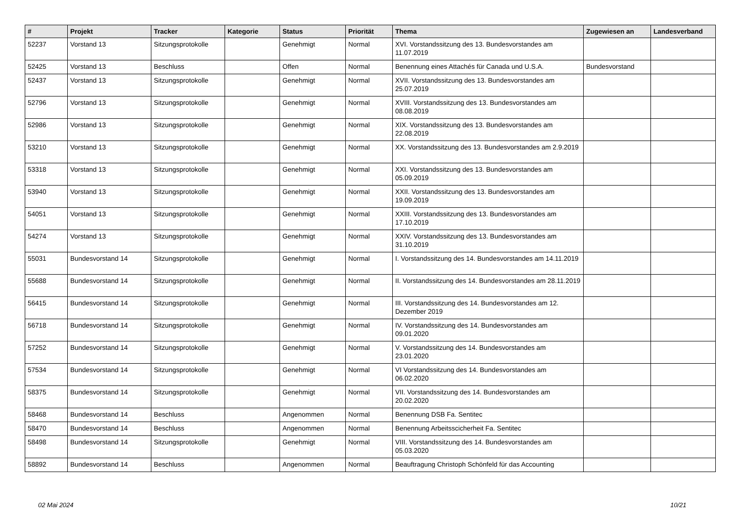| # | Projekt | Tracker | Kategorie | Status | Priorität | Thema | Zugewiesen an | Landesverband |
| --- | --- | --- | --- | --- | --- | --- | --- | --- |
| 52237 | Vorstand 13 | Sitzungsprotokolle | | Genehmigt | Normal | XVI. Vorstandssitzung des 13. Bundesvorstandes am 11.07.2019 | | |
| 52425 | Vorstand 13 | Beschluss | | Offen | Normal | Benennung eines Attachés für Canada und U.S.A. | Bundesvorstand | |
| 52437 | Vorstand 13 | Sitzungsprotokolle | | Genehmigt | Normal | XVII. Vorstandssitzung des 13. Bundesvorstandes am 25.07.2019 | | |
| 52796 | Vorstand 13 | Sitzungsprotokolle | | Genehmigt | Normal | XVIII. Vorstandssitzung des 13. Bundesvorstandes am 08.08.2019 | | |
| 52986 | Vorstand 13 | Sitzungsprotokolle | | Genehmigt | Normal | XIX. Vorstandssitzung des 13. Bundesvorstandes am 22.08.2019 | | |
| 53210 | Vorstand 13 | Sitzungsprotokolle | | Genehmigt | Normal | XX. Vorstandssitzung des 13. Bundesvorstandes am 2.9.2019 | | |
| 53318 | Vorstand 13 | Sitzungsprotokolle | | Genehmigt | Normal | XXI. Vorstandssitzung des 13. Bundesvorstandes am 05.09.2019 | | |
| 53940 | Vorstand 13 | Sitzungsprotokolle | | Genehmigt | Normal | XXII. Vorstandssitzung des 13. Bundesvorstandes am 19.09.2019 | | |
| 54051 | Vorstand 13 | Sitzungsprotokolle | | Genehmigt | Normal | XXIII. Vorstandssitzung des 13. Bundesvorstandes am 17.10.2019 | | |
| 54274 | Vorstand 13 | Sitzungsprotokolle | | Genehmigt | Normal | XXIV. Vorstandssitzung des 13. Bundesvorstandes am 31.10.2019 | | |
| 55031 | Bundesvorstand 14 | Sitzungsprotokolle | | Genehmigt | Normal | I. Vorstandssitzung des 14. Bundesvorstandes am 14.11.2019 | | |
| 55688 | Bundesvorstand 14 | Sitzungsprotokolle | | Genehmigt | Normal | II. Vorstandssitzung des 14. Bundesvorstandes am 28.11.2019 | | |
| 56415 | Bundesvorstand 14 | Sitzungsprotokolle | | Genehmigt | Normal | III. Vorstandssitzung des 14. Bundesvorstandes am 12. Dezember 2019 | | |
| 56718 | Bundesvorstand 14 | Sitzungsprotokolle | | Genehmigt | Normal | IV. Vorstandssitzung des 14. Bundesvorstandes am 09.01.2020 | | |
| 57252 | Bundesvorstand 14 | Sitzungsprotokolle | | Genehmigt | Normal | V. Vorstandssitzung des 14. Bundesvorstandes am 23.01.2020 | | |
| 57534 | Bundesvorstand 14 | Sitzungsprotokolle | | Genehmigt | Normal | VI Vorstandssitzung des 14. Bundesvorstandes am 06.02.2020 | | |
| 58375 | Bundesvorstand 14 | Sitzungsprotokolle | | Genehmigt | Normal | VII. Vorstandssitzung des 14. Bundesvorstandes am 20.02.2020 | | |
| 58468 | Bundesvorstand 14 | Beschluss | | Angenommen | Normal | Benennung DSB Fa. Sentitec | | |
| 58470 | Bundesvorstand 14 | Beschluss | | Angenommen | Normal | Benennung Arbeitsscicherheit Fa. Sentitec | | |
| 58498 | Bundesvorstand 14 | Sitzungsprotokolle | | Genehmigt | Normal | VIII. Vorstandssitzung des 14. Bundesvorstandes am 05.03.2020 | | |
| 58892 | Bundesvorstand 14 | Beschluss | | Angenommen | Normal | Beauftragung Christoph Schönfeld für das Accounting | | |
02 Mai 2024 10/21